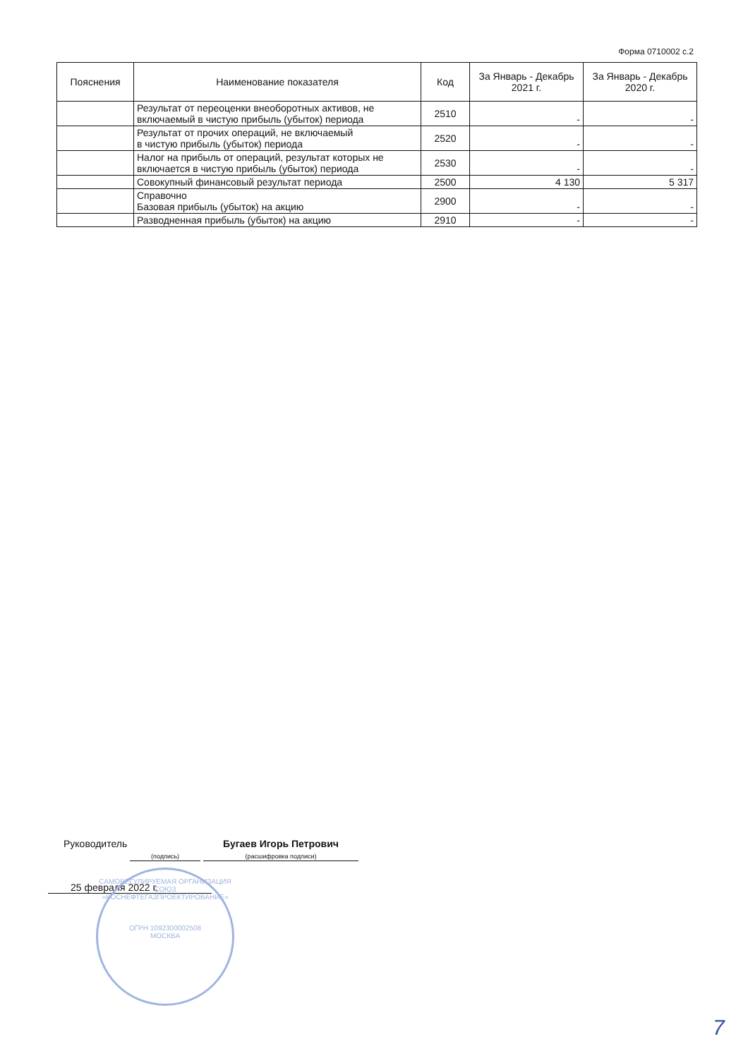Форма 0710002 с.2
| Пояснения | Наименование показателя | Код | За Январь - Декабрь 2021 г. | За Январь - Декабрь 2020 г. |
| --- | --- | --- | --- | --- |
| | Результат от переоценки внеоборотных активов, не включаемый в чистую прибыль (убыток) периода | 2510 | - | - |
| | Результат от прочих операций, не включаемый в чистую прибыль (убыток) периода | 2520 | - | - |
| | Налог на прибыль от операций, результат которых не включается в чистую прибыль (убыток) периода | 2530 | - | - |
| | Совокупный финансовый результат периода | 2500 | 4 130 | 5 317 |
| | Справочно Базовая прибыль (убыток) на акцию | 2900 | - | - |
| | Разводненная прибыль (убыток) на акцию | 2910 | - | - |
Руководитель
(подпись) Бугаев Игорь Петрович
(расшифровка подписи)
25 февраля 2022 г.
САМОРЕГУЛИРУЕМАЯ ОРГАНИЗАЦИЯ СОЮЗ
«РОСНЕФТЕГАЗПРОЕКТИРОВАНИЕ»
ОГРН 1092300002508
МОСКВА
7